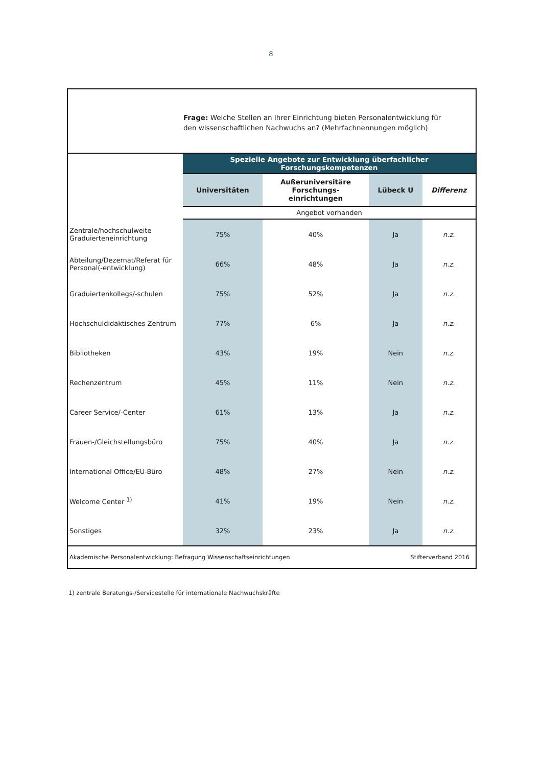8
Frage: Welche Stellen an Ihrer Einrichtung bieten Personalentwicklung für den wissenschaftlichen Nachwuchs an? (Mehrfachnennungen möglich)
| | Spezielle Angebote zur Entwicklung überfachlicher Forschungskompetenzen | | | |
| | Universitäten | Außeruniversitäre Forschungs- einrichtungen | Lübeck U | Differenz |
| | Angebot vorhanden | | | |
| Zentrale/hochschulweite Graduierteneinrichtung | 75% | 40% | Ja | n.z. |
| Abteilung/Dezernat/Referat für Personal(-entwicklung) | 66% | 48% | Ja | n.z. |
| Graduiertenkollegs/-schulen | 75% | 52% | Ja | n.z. |
| Hochschuldidaktisches Zentrum | 77% | 6% | Ja | n.z. |
| Bibliotheken | 43% | 19% | Nein | n.z. |
| Rechenzentrum | 45% | 11% | Nein | n.z. |
| Career Service/-Center | 61% | 13% | Ja | n.z. |
| Frauen-/Gleichstellungsbüro | 75% | 40% | Ja | n.z. |
| International Office/EU-Büro | 48% | 27% | Nein | n.z. |
| Welcome Center <sup>1)</sup> | 41% | 19% | Nein | n.z. |
| Sonstiges | 32% | 23% | Ja | n.z. |
Akademische Personalentwicklung: Befragung Wissenschaftseinrichtungen Stifterverband 2016
1) zentrale Beratungs-/Servicestelle für internationale Nachwuchskräfte